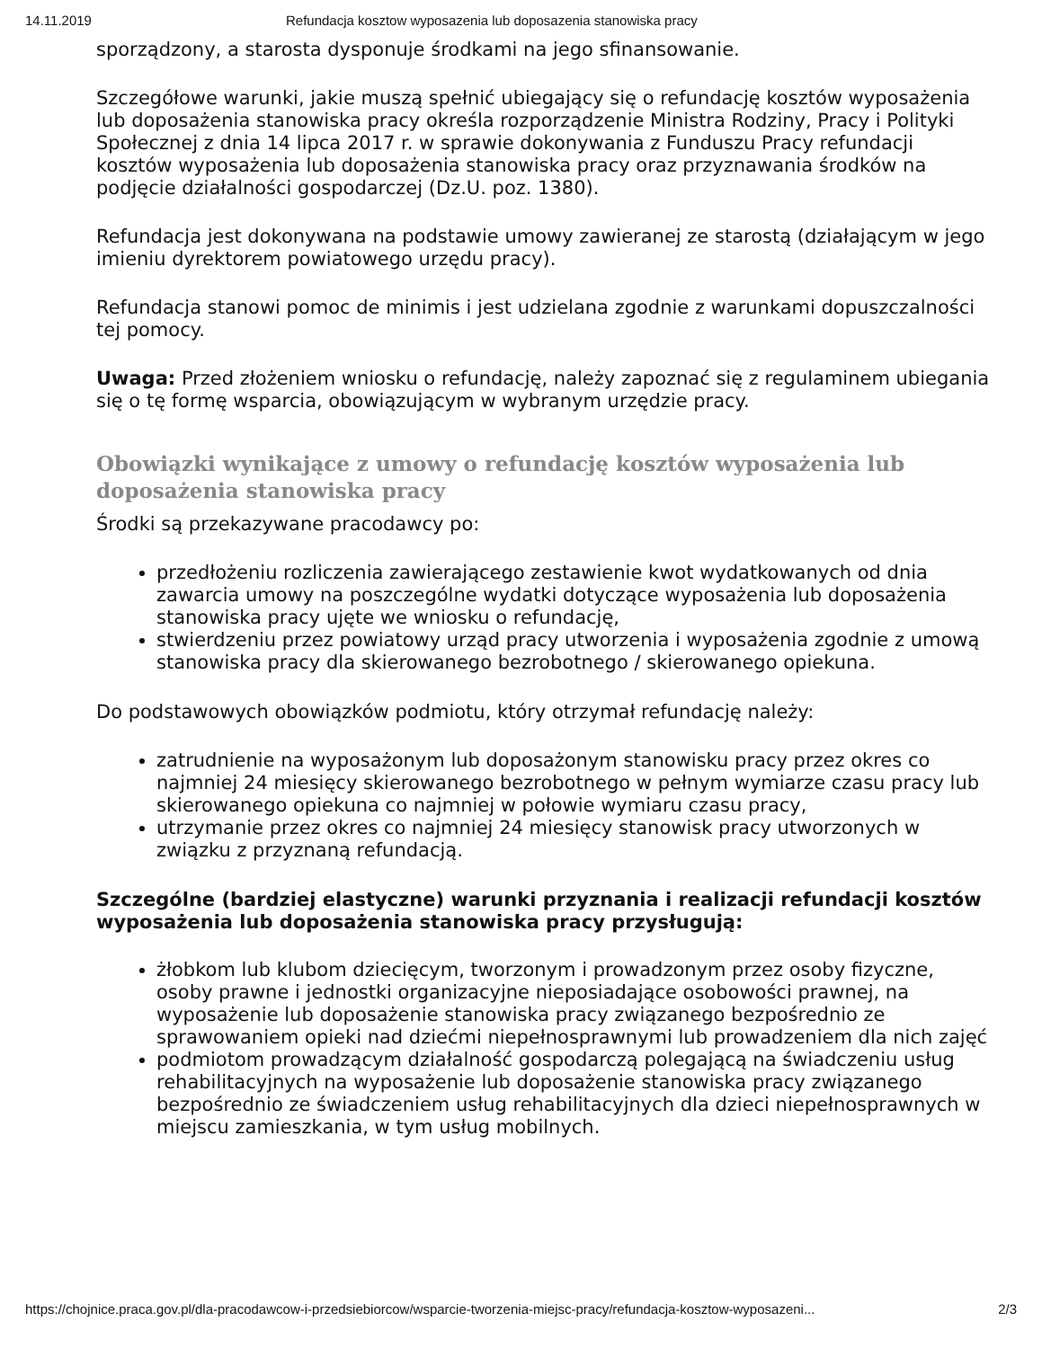14.11.2019 Refundacja kosztow wyposazenia lub doposazenia stanowiska pracy
sporządzony, a starosta dysponuje środkami na jego sfinansowanie.
Szczegółowe warunki, jakie muszą spełnić ubiegający się o refundację kosztów wyposażenia lub doposażenia stanowiska pracy określa rozporządzenie Ministra Rodziny, Pracy i Polityki Społecznej z dnia 14 lipca 2017 r. w sprawie dokonywania z Funduszu Pracy refundacji kosztów wyposażenia lub doposażenia stanowiska pracy oraz przyznawania środków na podjęcie działalności gospodarczej (Dz.U. poz. 1380).
Refundacja jest dokonywana na podstawie umowy zawieranej ze starostą (działającym w jego imieniu dyrektorem powiatowego urzędu pracy).
Refundacja stanowi pomoc de minimis i jest udzielana zgodnie z warunkami dopuszczalności tej pomocy.
Uwaga: Przed złożeniem wniosku o refundację, należy zapoznać się z regulaminem ubiegania się o tę formę wsparcia, obowiązującym w wybranym urzędzie pracy.
Obowiązki wynikające z umowy o refundację kosztów wyposażenia lub doposażenia stanowiska pracy
Środki są przekazywane pracodawcy po:
przedłożeniu rozliczenia zawierającego zestawienie kwot wydatkowanych od dnia zawarcia umowy na poszczególne wydatki dotyczące wyposażenia lub doposażenia stanowiska pracy ujęte we wniosku o refundację,
stwierdzeniu przez powiatowy urząd pracy utworzenia i wyposażenia zgodnie z umową stanowiska pracy dla skierowanego bezrobotnego / skierowanego opiekuna.
Do podstawowych obowiązków podmiotu, który otrzymał refundację należy:
zatrudnienie na wyposażonym lub doposażonym stanowisku pracy przez okres co najmniej 24 miesięcy skierowanego bezrobotnego w pełnym wymiarze czasu pracy lub skierowanego opiekuna co najmniej w połowie wymiaru czasu pracy,
utrzymanie przez okres co najmniej 24 miesięcy stanowisk pracy utworzonych w związku z przyznaną refundacją.
Szczególne (bardziej elastyczne) warunki przyznania i realizacji refundacji kosztów wyposażenia lub doposażenia stanowiska pracy przysługują:
żłobkom lub klubom dziecięcym, tworzonym i prowadzonym przez osoby fizyczne, osoby prawne i jednostki organizacyjne nieposiadające osobowości prawnej, na wyposażenie lub doposażenie stanowiska pracy związanego bezpośrednio ze sprawowaniem opieki nad dziećmi niepełnosprawnymi lub prowadzeniem dla nich zajęć
podmiotom prowadzącym działalność gospodarczą polegającą na świadczeniu usług rehabilitacyjnych na wyposażenie lub doposażenie stanowiska pracy związanego bezpośrednio ze świadczeniem usług rehabilitacyjnych dla dzieci niepełnosprawnych w miejscu zamieszkania, w tym usług mobilnych.
https://chojnice.praca.gov.pl/dla-pracodawcow-i-przedsiebiorcow/wsparcie-tworzenia-miejsc-pracy/refundacja-kosztow-wyposazeni... 2/3